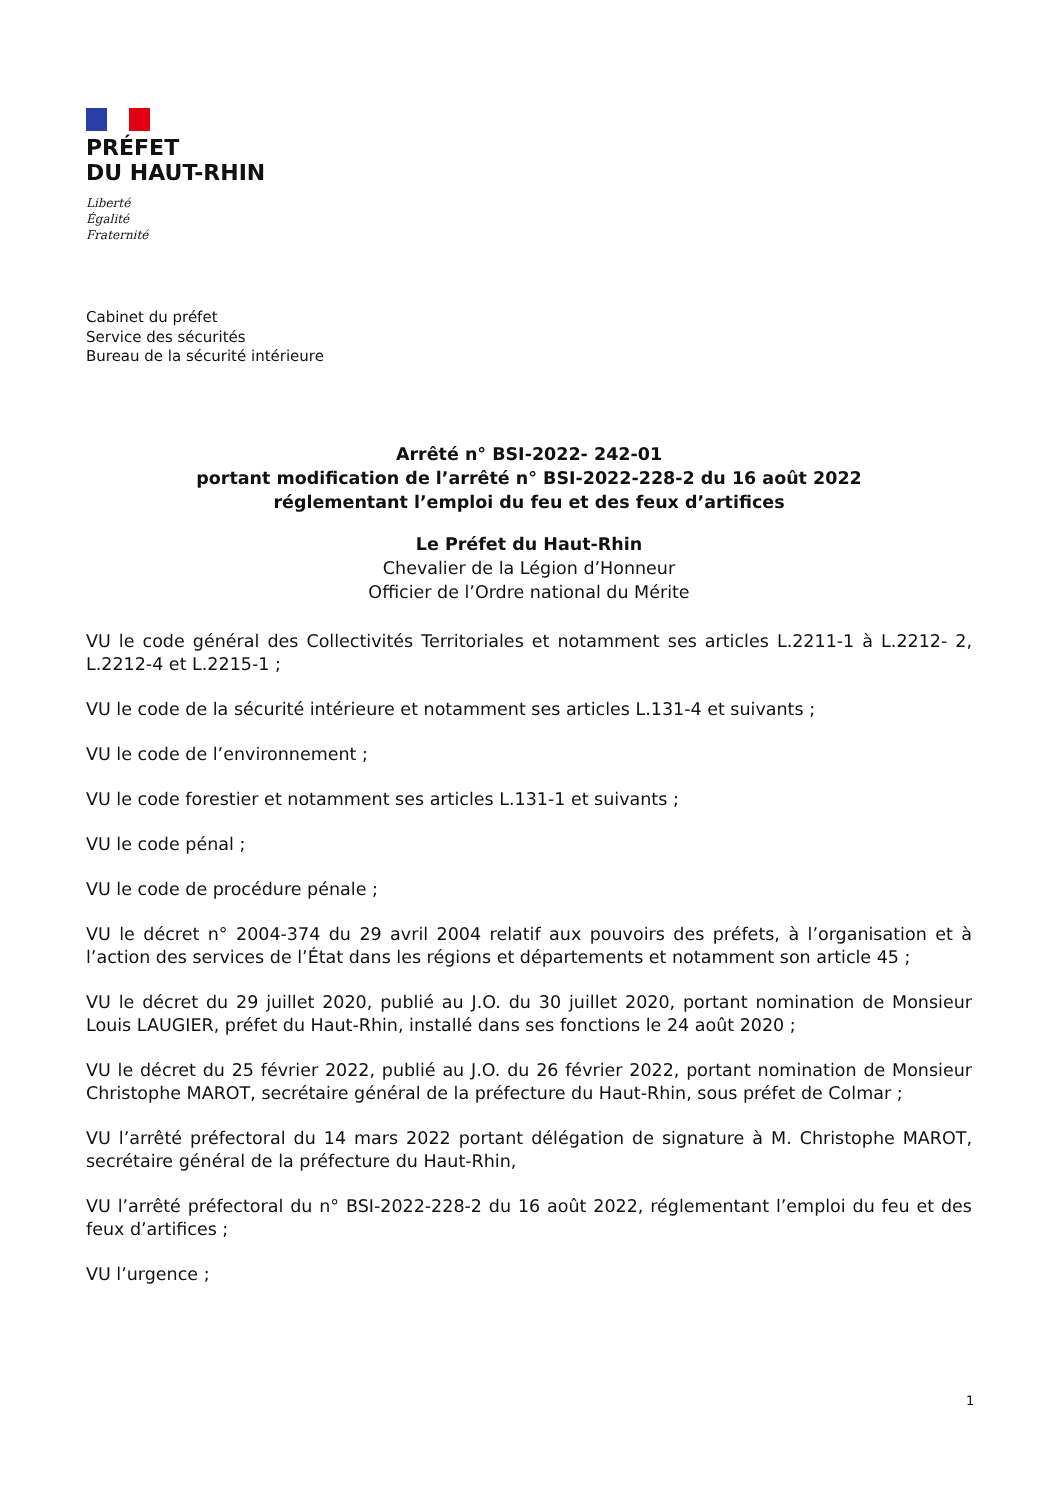PRÉFET
DU HAUT-RHIN
Liberté
Égalité
Fraternité
Cabinet du préfet
Service des sécurités
Bureau de la sécurité intérieure
Arrêté n° BSI-2022- 242-01
portant modification de l’arrêté n° BSI-2022-228-2 du 16 août 2022
réglementant l’emploi du feu et des feux d’artifices
Le Préfet du Haut-Rhin
Chevalier de la Légion d’Honneur
Officier de l’Ordre national du Mérite
VU le code général des Collectivités Territoriales et notamment ses articles L.2211-1 à L.2212- 2, L.2212-4 et L.2215-1 ;
VU le code de la sécurité intérieure et notamment ses articles L.131-4 et suivants ;
VU le code de l’environnement ;
VU le code forestier et notamment ses articles L.131-1 et suivants ;
VU le code pénal ;
VU le code de procédure pénale ;
VU le décret n° 2004-374 du 29 avril 2004 relatif aux pouvoirs des préfets, à l’organisation et à l’action des services de l’État dans les régions et départements et notamment son article 45 ;
VU le décret du 29 juillet 2020, publié au J.O. du 30 juillet 2020, portant nomination de Monsieur Louis LAUGIER, préfet du Haut-Rhin, installé dans ses fonctions le 24 août 2020 ;
VU le décret du 25 février 2022, publié au J.O. du 26 février 2022, portant nomination de Monsieur Christophe MAROT, secrétaire général de la préfecture du Haut-Rhin, sous préfet de Colmar ;
VU l’arrêté préfectoral du 14 mars 2022 portant délégation de signature à M. Christophe MAROT, secrétaire général de la préfecture du Haut-Rhin,
VU l’arrêté préfectoral du n° BSI-2022-228-2 du 16 août 2022, réglementant l’emploi du feu et des feux d’artifices ;
VU l’urgence ;
1